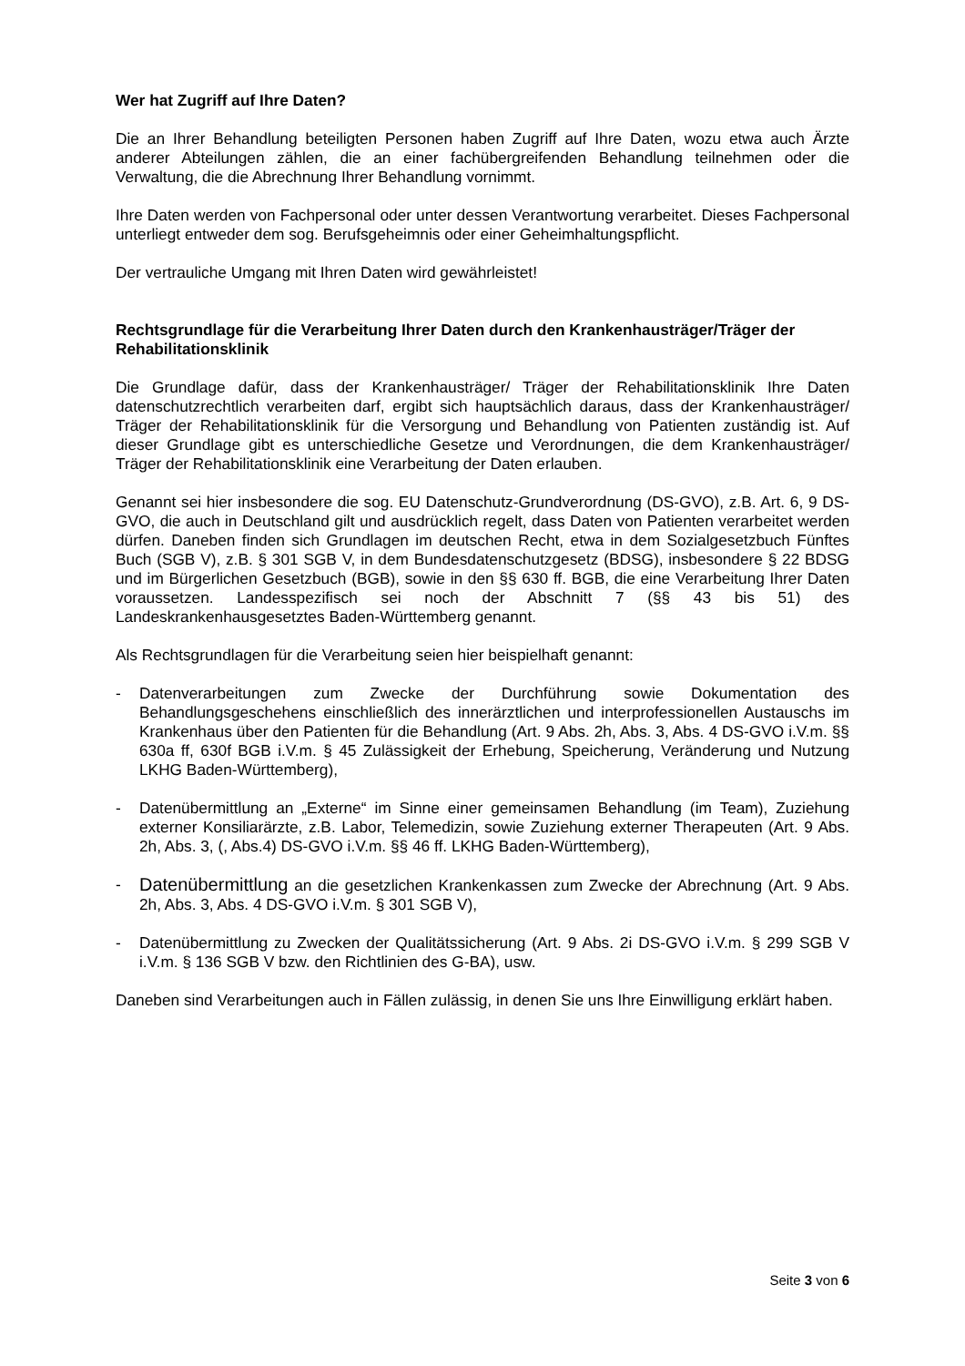Wer hat Zugriff auf Ihre Daten?
Die an Ihrer Behandlung beteiligten Personen haben Zugriff auf Ihre Daten, wozu etwa auch Ärzte anderer Abteilungen zählen, die an einer fachübergreifenden Behandlung teilnehmen oder die Verwaltung, die die Abrechnung Ihrer Behandlung vornimmt.
Ihre Daten werden von Fachpersonal oder unter dessen Verantwortung verarbeitet. Dieses Fachpersonal unterliegt entweder dem sog. Berufsgeheimnis oder einer Geheimhaltungspflicht.
Der vertrauliche Umgang mit Ihren Daten wird gewährleistet!
Rechtsgrundlage für die Verarbeitung Ihrer Daten durch den Krankenhausträger/Träger der Rehabilitationsklinik
Die Grundlage dafür, dass der Krankenhausträger/ Träger der Rehabilitationsklinik Ihre Daten datenschutzrechtlich verarbeiten darf, ergibt sich hauptsächlich daraus, dass der Krankenhausträger/ Träger der Rehabilitationsklinik für die Versorgung und Behandlung von Patienten zuständig ist. Auf dieser Grundlage gibt es unterschiedliche Gesetze und Verordnungen, die dem Krankenhausträger/ Träger der Rehabilitationsklinik eine Verarbeitung der Daten erlauben.
Genannt sei hier insbesondere die sog. EU Datenschutz-Grundverordnung (DS-GVO), z.B. Art. 6, 9 DS-GVO, die auch in Deutschland gilt und ausdrücklich regelt, dass Daten von Patienten verarbeitet werden dürfen. Daneben finden sich Grundlagen im deutschen Recht, etwa in dem Sozialgesetzbuch Fünftes Buch (SGB V), z.B. § 301 SGB V, in dem Bundesdatenschutzgesetz (BDSG), insbesondere § 22 BDSG und im Bürgerlichen Gesetzbuch (BGB), sowie in den §§ 630 ff. BGB, die eine Verarbeitung Ihrer Daten voraussetzen. Landesspezifisch sei noch der Abschnitt 7 (§§ 43 bis 51) des Landeskrankenhausgesetztes Baden-Württemberg genannt.
Als Rechtsgrundlagen für die Verarbeitung seien hier beispielhaft genannt:
- Datenverarbeitungen zum Zwecke der Durchführung sowie Dokumentation des Behandlungsgeschehens einschließlich des innerärztlichen und interprofessionellen Austauschs im Krankenhaus über den Patienten für die Behandlung (Art. 9 Abs. 2h, Abs. 3, Abs. 4 DS-GVO i.V.m. §§ 630a ff, 630f BGB i.V.m. § 45 Zulässigkeit der Erhebung, Speicherung, Veränderung und Nutzung LKHG Baden-Württemberg),
- Datenübermittlung an „Externe“ im Sinne einer gemeinsamen Behandlung (im Team), Zuziehung externer Konsiliarärzte, z.B. Labor, Telemedizin, sowie Zuziehung externer Therapeuten (Art. 9 Abs. 2h, Abs. 3, (, Abs.4) DS-GVO i.V.m. §§ 46 ff. LKHG Baden-Württemberg),
-
Datenübermittlung an die gesetzlichen Krankenkassen zum Zwecke der Abrechnung (Art. 9 Abs. 2h, Abs. 3, Abs. 4 DS-GVO i.V.m. § 301 SGB V),
- Datenübermittlung zu Zwecken der Qualitätssicherung (Art. 9 Abs. 2i DS-GVO i.V.m. § 299 SGB V i.V.m. § 136 SGB V bzw. den Richtlinien des G-BA), usw.
Daneben sind Verarbeitungen auch in Fällen zulässig, in denen Sie uns Ihre Einwilligung erklärt haben.
Seite 3 von 6